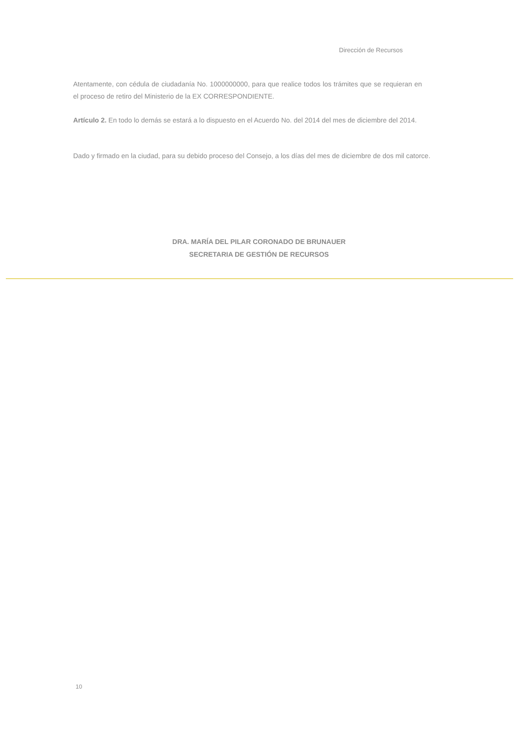Dirección de Recursos
Atentamente, con cédula de ciudadanía No. 1000000000, para que realice todos los trámites que se requieran en el proceso de retiro del Ministerio de la EX CORRESPONDIENTE.
Artículo 2. En todo lo demás se estará a lo dispuesto en el Acuerdo No. del 2014 del mes de diciembre del 2014.
Dado y firmado en la ciudad, para su debido proceso del Consejo, a los días del mes de diciembre de dos mil catorce.
DRA. MARÍA DEL PILAR CORONADO DE BRUNAUER
SECRETARIA DE GESTIÓN DE RECURSOS
10